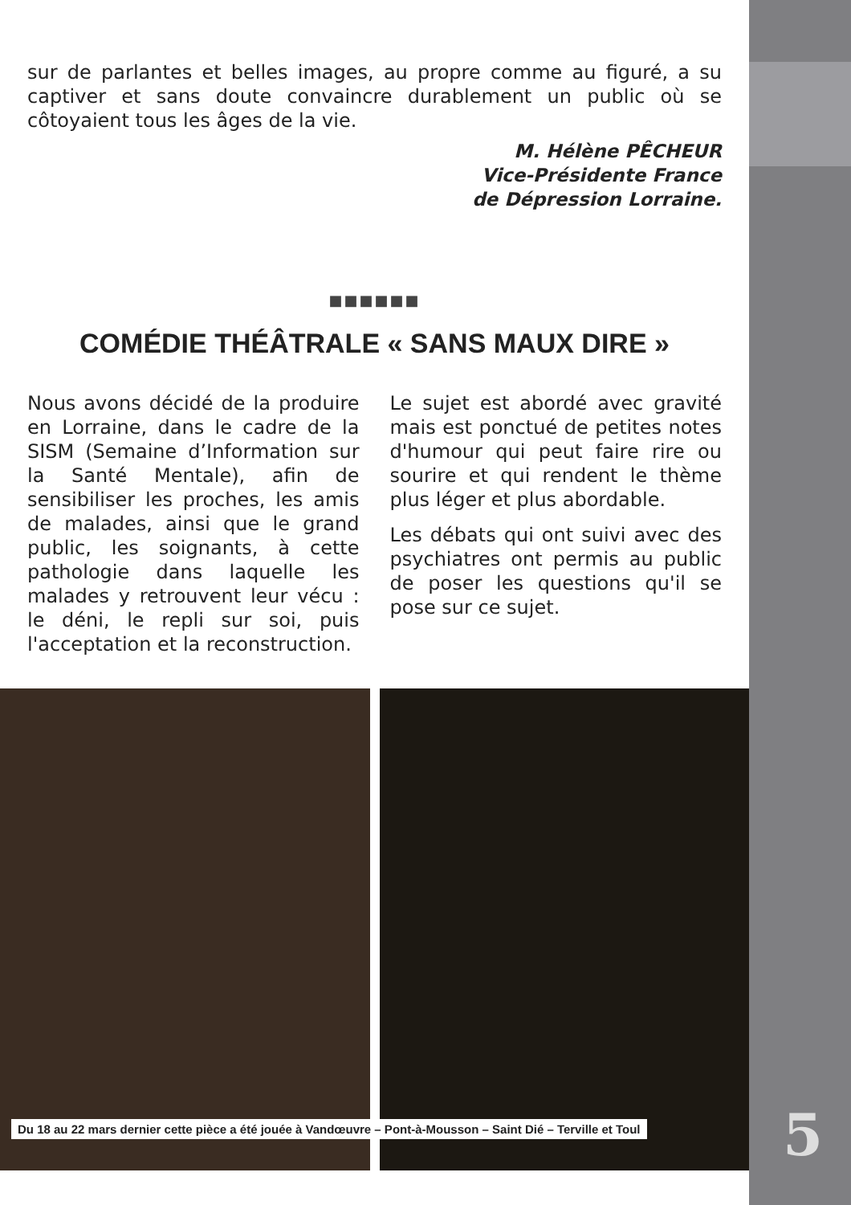sur de parlantes et belles images, au propre comme au figuré, a su captiver et sans doute convaincre durablement un public où se côtoyaient tous les âges de la vie.
M. Hélène PÊCHEUR
Vice-Présidente France
de Dépression Lorraine.
■■■■■■
COMÉDIE THÉÂTRALE « SANS MAUX DIRE »
Nous avons décidé de la produire en Lorraine, dans le cadre de la SISM (Semaine d’Information sur la Santé Mentale), afin de sensibiliser les proches, les amis de malades, ainsi que le grand public, les soignants, à cette pathologie dans laquelle les malades y retrouvent leur vécu : le déni, le repli sur soi, puis l'acceptation et la reconstruction.
Le sujet est abordé avec gravité mais est ponctué de petites notes d'humour qui peut faire rire ou sourire et qui rendent le thème plus léger et plus abordable.
Les débats qui ont suivi avec des psychiatres ont permis au public de poser les questions qu'il se pose sur ce sujet.
Du 18 au 22 mars dernier cette pièce a été jouée à Vandœuvre – Pont-à-Mousson – Saint Dié – Terville et Toul
5